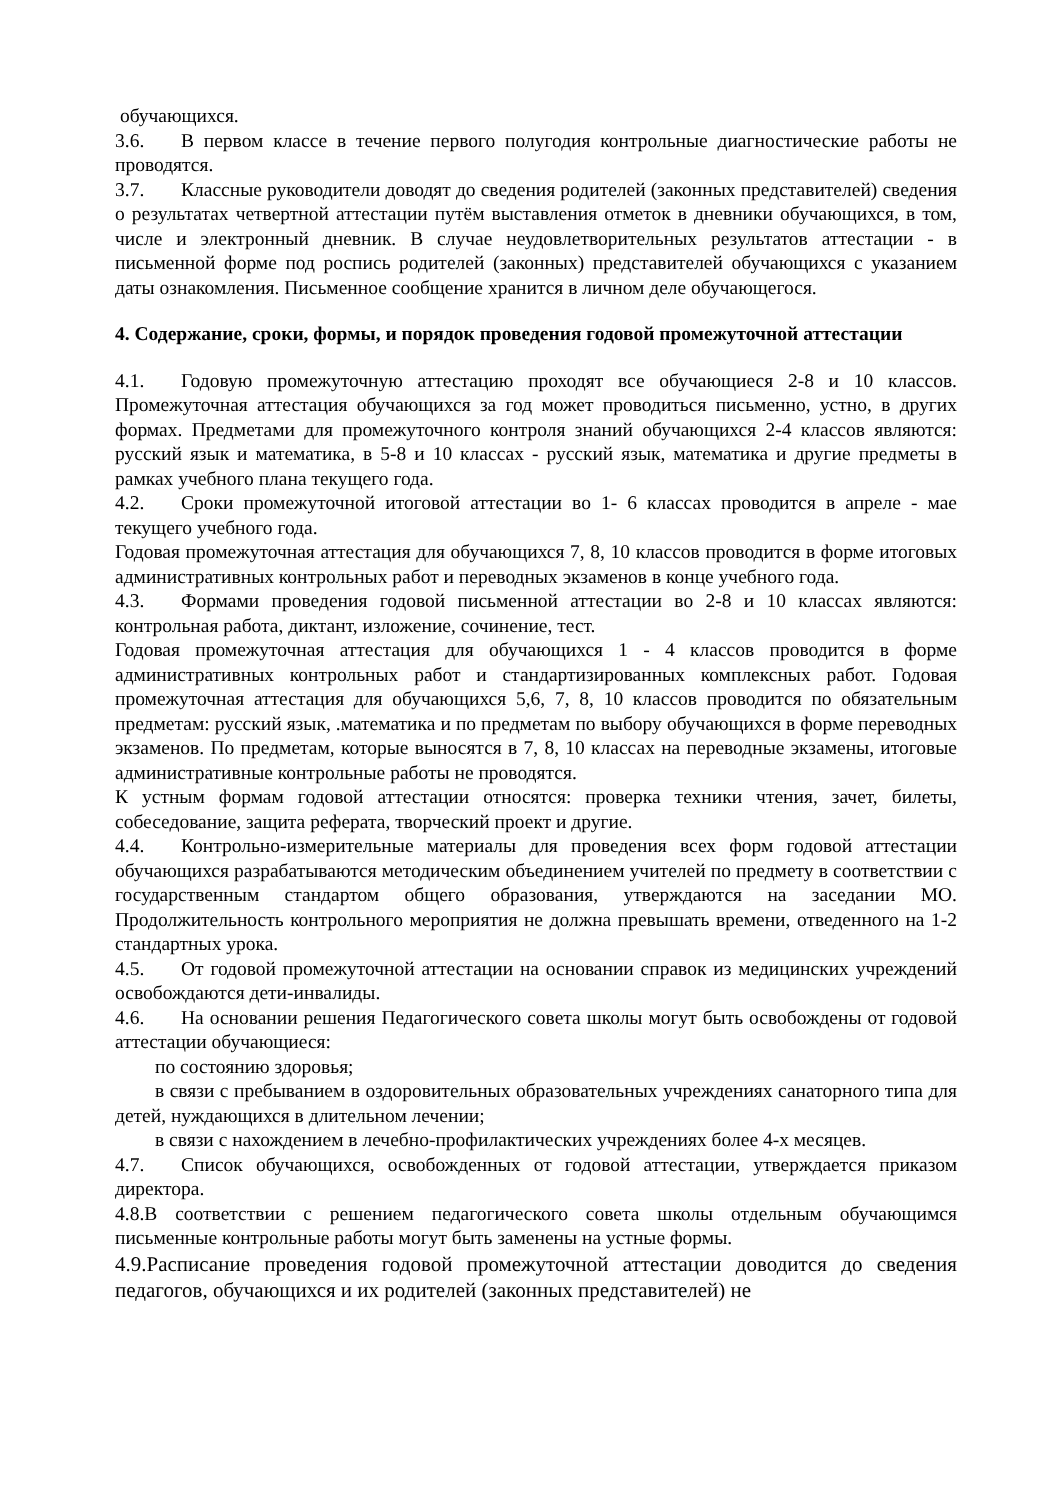обучающихся.
3.6. В первом классе в течение первого полугодия контрольные диагностические работы не проводятся.
3.7. Классные руководители доводят до сведения родителей (законных представителей) сведения о результатах четвертной аттестации путём выставления отметок в дневники обучающихся, в том, числе и электронный дневник. В случае неудовлетворительных результатов аттестации - в письменной форме под роспись родителей (законных) представителей обучающихся с указанием даты ознакомления. Письменное сообщение хранится в личном деле обучающегося.
4. Содержание, сроки, формы, и порядок проведения годовой промежуточной аттестации
4.1. Годовую промежуточную аттестацию проходят все обучающиеся 2-8 и 10 классов. Промежуточная аттестация обучающихся за год может проводиться письменно, устно, в других формах. Предметами для промежуточного контроля знаний обучающихся 2-4 классов являются: русский язык и математика, в 5-8 и 10 классах - русский язык, математика и другие предметы в рамках учебного плана текущего года.
4.2. Сроки промежуточной итоговой аттестации во 1- 6 классах проводится в апреле - мае текущего учебного года.
Годовая промежуточная аттестация для обучающихся 7, 8, 10 классов проводится в форме итоговых административных контрольных работ и переводных экзаменов в конце учебного года.
4.3. Формами проведения годовой письменной аттестации во 2-8 и 10 классах являются: контрольная работа, диктант, изложение, сочинение, тест.
Годовая промежуточная аттестация для обучающихся 1 - 4 классов проводится в форме административных контрольных работ и стандартизированных комплексных работ. Годовая промежуточная аттестация для обучающихся 5,6, 7, 8, 10 классов проводится по обязательным предметам: русский язык, .математика и по предметам по выбору обучающихся в форме переводных экзаменов. По предметам, которые выносятся в 7, 8, 10 классах на переводные экзамены, итоговые административные контрольные работы не проводятся.
К устным формам годовой аттестации относятся: проверка техники чтения, зачет, билеты, собеседование, защита реферата, творческий проект и другие.
4.4. Контрольно-измерительные материалы для проведения всех форм годовой аттестации обучающихся разрабатываются методическим объединением учителей по предмету в соответствии с государственным стандартом общего образования, утверждаются на заседании МО. Продолжительность контрольного мероприятия не должна превышать времени, отведенного на 1-2 стандартных урока.
4.5. От годовой промежуточной аттестации на основании справок из медицинских учреждений освобождаются дети-инвалиды.
4.6. На основании решения Педагогического совета школы могут быть освобождены от годовой аттестации обучающиеся:
по состоянию здоровья;
в связи с пребыванием в оздоровительных образовательных учреждениях санаторного типа для детей, нуждающихся в длительном лечении;
в связи с нахождением в лечебно-профилактических учреждениях более 4-х месяцев.
4.7. Список обучающихся, освобожденных от годовой аттестации, утверждается приказом директора.
4.8.В соответствии с решением педагогического совета школы отдельным обучающимся письменные контрольные работы могут быть заменены на устные формы.
4.9.Расписание проведения годовой промежуточной аттестации доводится до сведения педагогов, обучающихся и их родителей (законных представителей) не